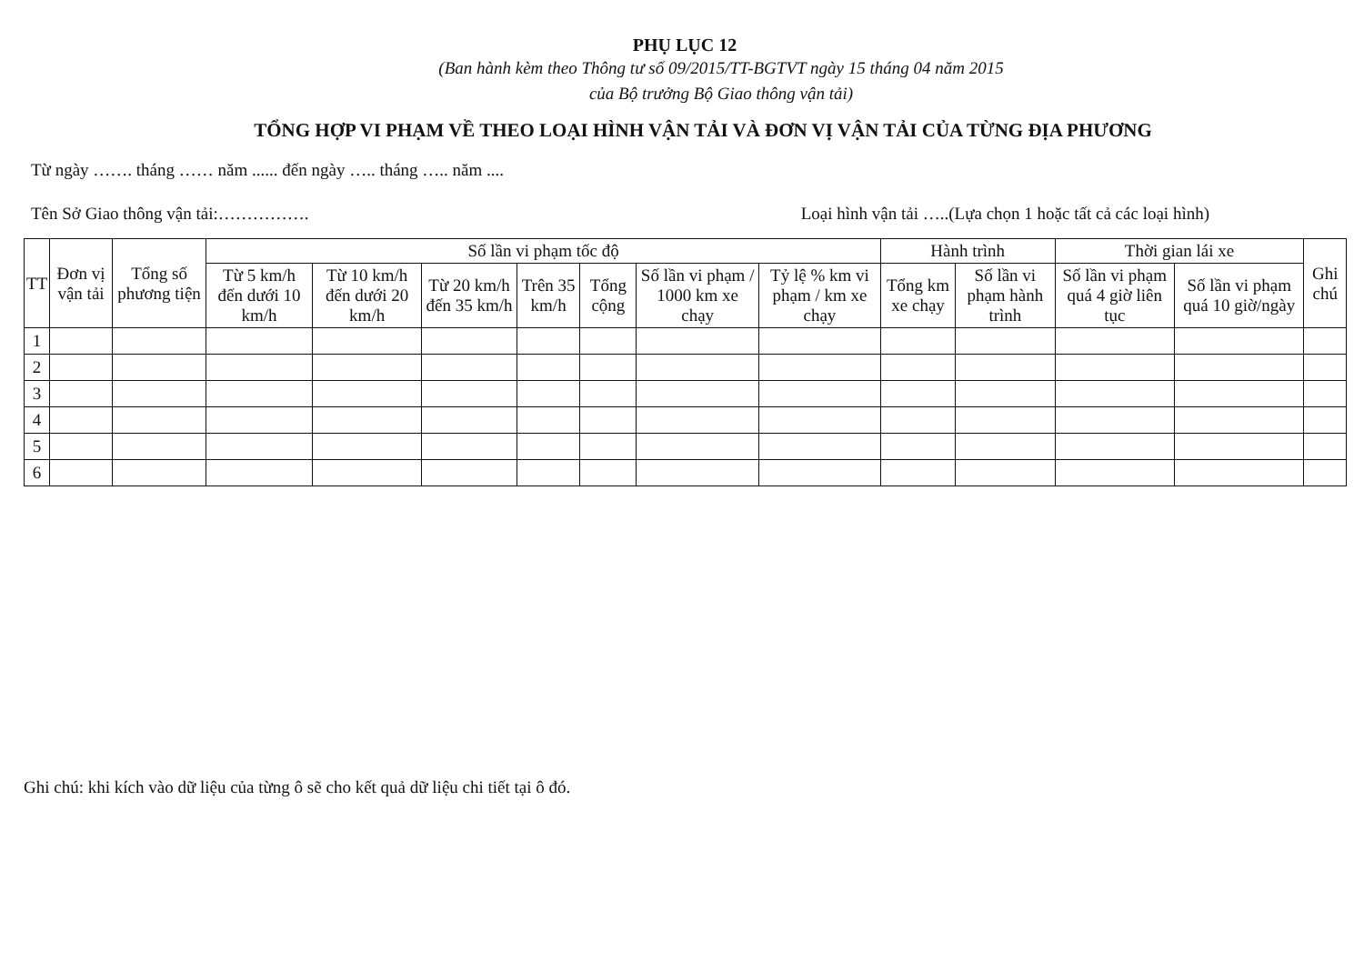PHỤ LỤC 12
(Ban hành kèm theo Thông tư số 09/2015/TT-BGTVT ngày 15 tháng 04 năm 2015
của Bộ trưởng Bộ Giao thông vận tải)
TỔNG HỢP VI PHẠM VỀ THEO LOẠI HÌNH VẬN TẢI VÀ ĐƠN VỊ VẬN TẢI CỦA TỪNG ĐỊA PHƯƠNG
Từ ngày ……. tháng …… năm ...... đến ngày ….. tháng ….. năm ....
Tên Sở Giao thông vận tải:……………. Loại hình vận tải …..(Lựa chọn 1 hoặc tất cả các loại hình)
| TT | Đơn vị vận tải | Tổng số phương tiện | Số lần vi phạm tốc độ | | | | | | | Hành trình | | Thời gian lái xe | | Ghi chú |
| --- | --- | --- | --- | --- | --- | --- | --- | --- | --- | --- | --- | --- | --- | --- |
| | | | Từ 5 km/h đến dưới 10 km/h | Từ 10 km/h đến dưới 20 km/h | Từ 20 km/h đến 35 km/h | Trên 35 km/h | Tổng cộng | Số lần vi phạm / 1000 km xe chạy | Tỷ lệ % km vi phạm / km xe chạy | Tổng km xe chạy | Số lần vi phạm hành trình | Số lần vi phạm quá 4 giờ liên tục | Số lần vi phạm quá 10 giờ/ngày | |
| 1 | | | | | | | | | | | | | | |
| 2 | | | | | | | | | | | | | | |
| 3 | | | | | | | | | | | | | | |
| 4 | | | | | | | | | | | | | | |
| 5 | | | | | | | | | | | | | | |
| 6 | | | | | | | | | | | | | | |
Ghi chú: khi kích vào dữ liệu của từng ô sẽ cho kết quả dữ liệu chi tiết tại ô đó.